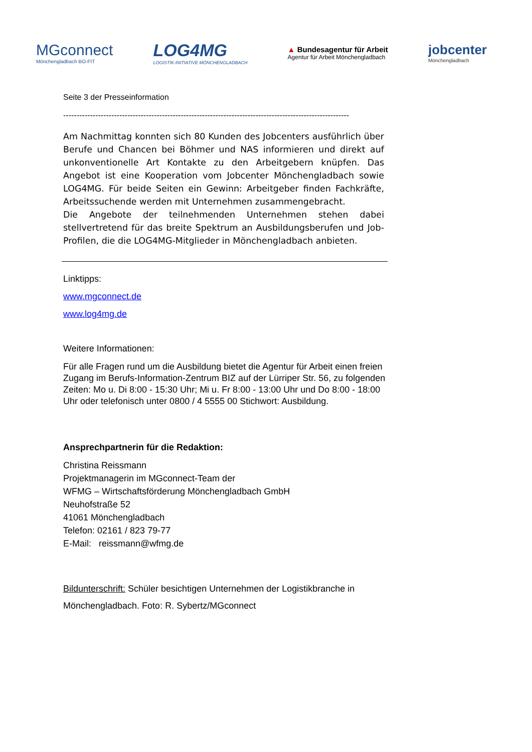MGconnect
Mönchengladbach BO-FIT
LOG4MG
LOGISTIK-INITIATIVE MÖNCHENGLADBACH
▲ Bundesagentur für Arbeit
Agentur für Arbeit Mönchengladbach
jobcenter
Mönchengladbach
Seite 3 der Presseinformation
-----------------------------------------------------------------------------------------------------------
Am Nachmittag konnten sich 80 Kunden des Jobcenters ausführlich über Berufe und Chancen bei Böhmer und NAS informieren und direkt auf unkonventionelle Art Kontakte zu den Arbeitgebern knüpfen. Das Angebot ist eine Kooperation vom Jobcenter Mönchengladbach sowie LOG4MG. Für beide Seiten ein Gewinn: Arbeitgeber finden Fachkräfte, Arbeitssuchende werden mit Unternehmen zusammengebracht.
Die Angebote der teilnehmenden Unternehmen stehen dabei stellvertretend für das breite Spektrum an Ausbildungsberufen und Job-Profilen, die die LOG4MG-Mitglieder in Mönchengladbach anbieten.
Linktipps:
www.mgconnect.de
www.log4mg.de
Weitere Informationen:
Für alle Fragen rund um die Ausbildung bietet die Agentur für Arbeit einen freien Zugang im Berufs-Information-Zentrum BIZ auf der Lürriper Str. 56, zu folgenden Zeiten: Mo u. Di 8:00 - 15:30 Uhr; Mi u. Fr 8:00 - 13:00 Uhr und Do 8:00 - 18:00 Uhr oder telefonisch unter 0800 / 4 5555 00 Stichwort: Ausbildung.
Ansprechpartnerin für die Redaktion:
Christina Reissmann
Projektmanagerin im MGconnect-Team der
WFMG – Wirtschaftsförderung Mönchengladbach GmbH
Neuhofstraße 52
41061 Mönchengladbach
Telefon: 02161 / 823 79-77
E-Mail: reissmann@wfmg.de
Bildunterschrift: Schüler besichtigen Unternehmen der Logistikbranche in Mönchengladbach. Foto: R. Sybertz/MGconnect